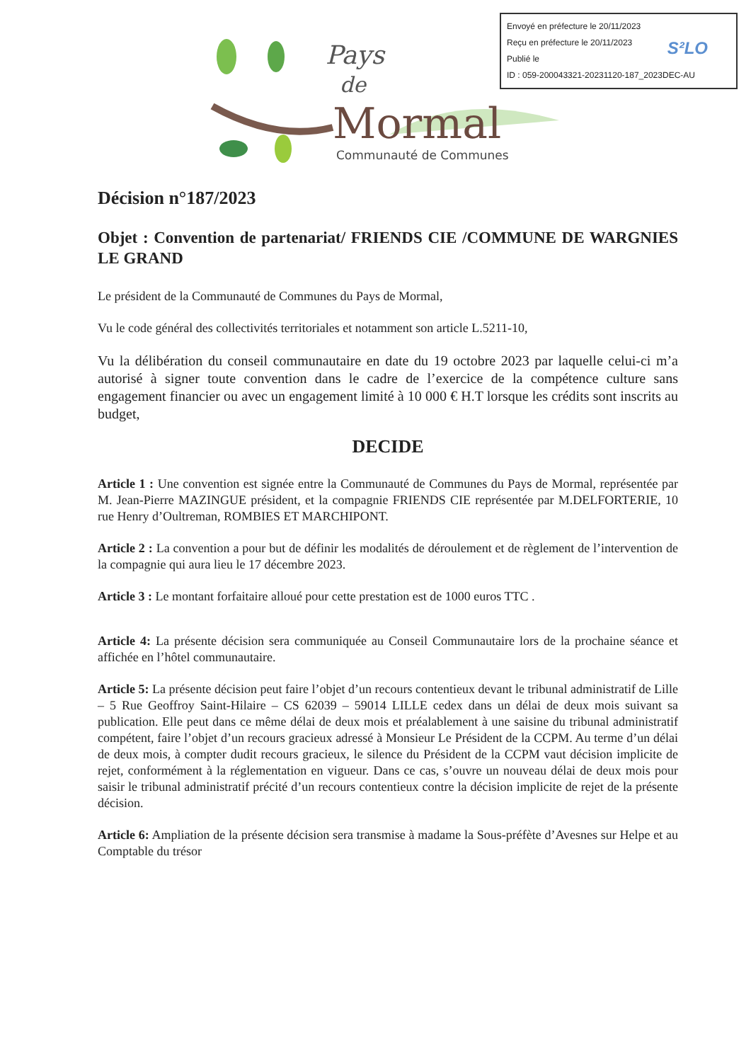Envoyé en préfecture le 20/11/2023
Reçu en préfecture le 20/11/2023
Publié le
ID : 059-200043321-20231120-187_2023DEC-AU
S²LO
Pays
de
Mormal
Communauté de Communes
Décision n°187/2023
Objet : Convention de partenariat/ FRIENDS CIE /COMMUNE DE WARGNIES LE GRAND
Le président de la Communauté de Communes du Pays de Mormal,
Vu le code général des collectivités territoriales et notamment son article L.5211-10,
Vu la délibération du conseil communautaire en date du 19 octobre 2023 par laquelle celui-ci m’a autorisé à signer toute convention dans le cadre de l’exercice de la compétence culture sans engagement financier ou avec un engagement limité à 10 000 € H.T lorsque les crédits sont inscrits au budget,
DECIDE
Article 1 : Une convention est signée entre la Communauté de Communes du Pays de Mormal, représentée par M. Jean-Pierre MAZINGUE président, et la compagnie FRIENDS CIE représentée par M.DELFORTERIE, 10 rue Henry d’Oultreman, ROMBIES ET MARCHIPONT.
Article 2 : La convention a pour but de définir les modalités de déroulement et de règlement de l’intervention de la compagnie qui aura lieu le 17 décembre 2023.
Article 3 : Le montant forfaitaire alloué pour cette prestation est de 1000 euros TTC .
Article 4: La présente décision sera communiquée au Conseil Communautaire lors de la prochaine séance et affichée en l’hôtel communautaire.
Article 5: La présente décision peut faire l’objet d’un recours contentieux devant le tribunal administratif de Lille – 5 Rue Geoffroy Saint-Hilaire – CS 62039 – 59014 LILLE cedex dans un délai de deux mois suivant sa publication. Elle peut dans ce même délai de deux mois et préalablement à une saisine du tribunal administratif compétent, faire l’objet d’un recours gracieux adressé à Monsieur Le Président de la CCPM. Au terme d’un délai de deux mois, à compter dudit recours gracieux, le silence du Président de la CCPM vaut décision implicite de rejet, conformément à la réglementation en vigueur. Dans ce cas, s’ouvre un nouveau délai de deux mois pour saisir le tribunal administratif précité d’un recours contentieux contre la décision implicite de rejet de la présente décision.
Article 6: Ampliation de la présente décision sera transmise à madame la Sous-préfète d’Avesnes sur Helpe et au Comptable du trésor